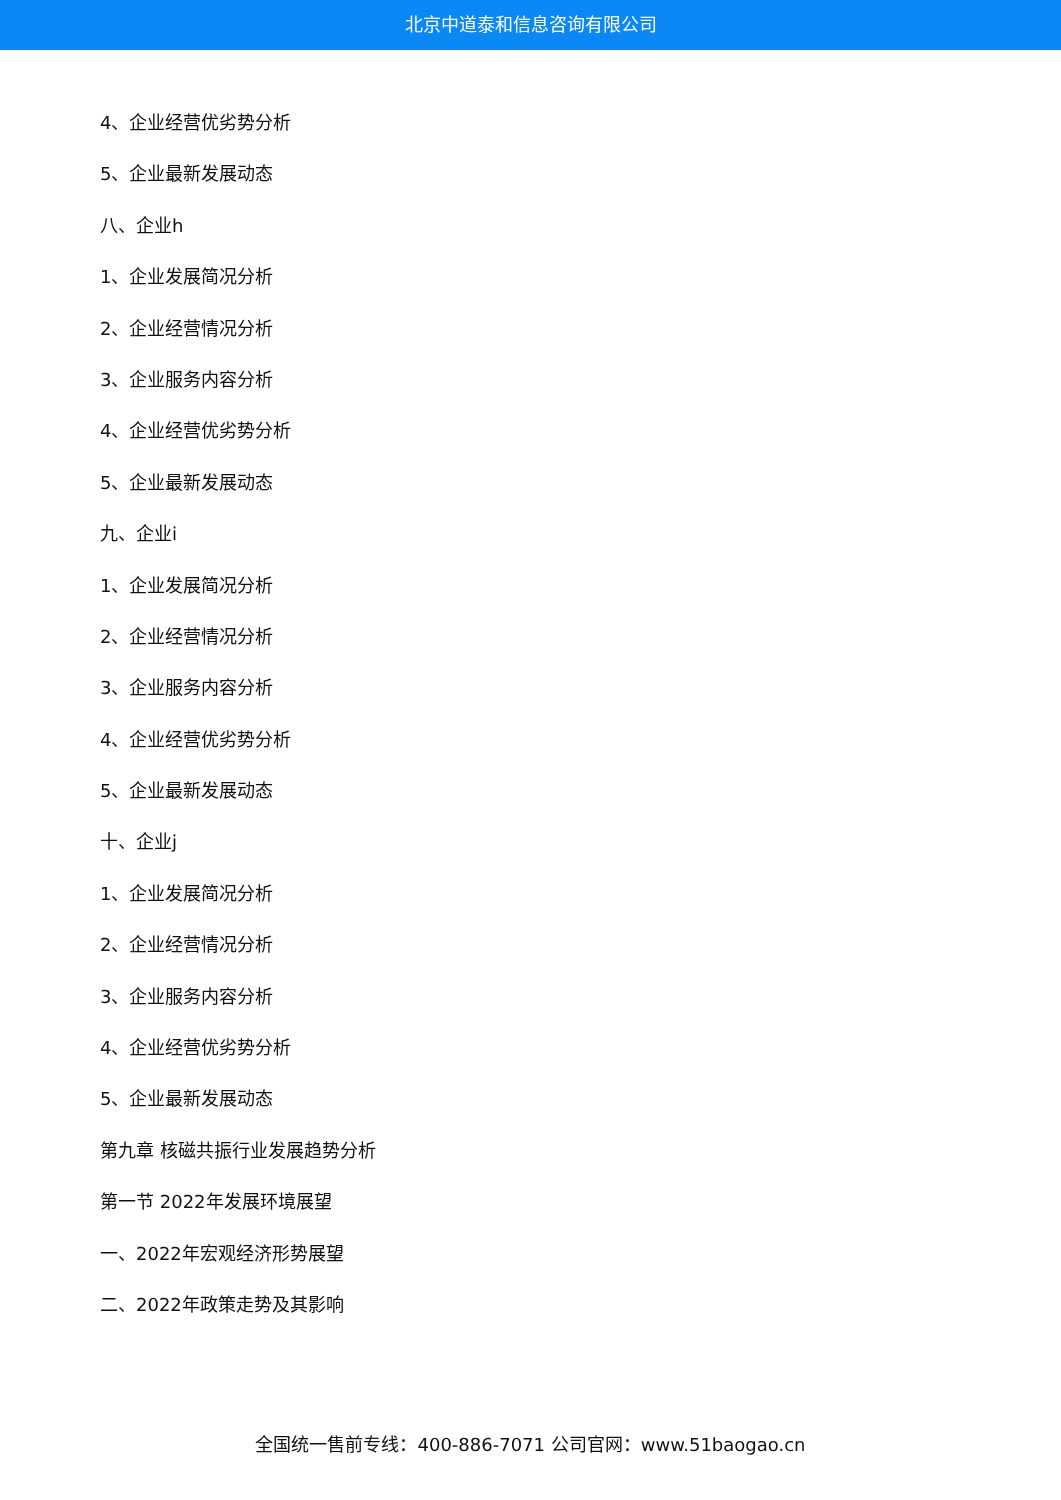北京中道泰和信息咨询有限公司
4、企业经营优劣势分析
5、企业最新发展动态
八、企业h
1、企业发展简况分析
2、企业经营情况分析
3、企业服务内容分析
4、企业经营优劣势分析
5、企业最新发展动态
九、企业i
1、企业发展简况分析
2、企业经营情况分析
3、企业服务内容分析
4、企业经营优劣势分析
5、企业最新发展动态
十、企业j
1、企业发展简况分析
2、企业经营情况分析
3、企业服务内容分析
4、企业经营优劣势分析
5、企业最新发展动态
第九章 核磁共振行业发展趋势分析
第一节 2022年发展环境展望
一、2022年宏观经济形势展望
二、2022年政策走势及其影响
全国统一售前专线：400-886-7071 公司官网：www.51baogao.cn